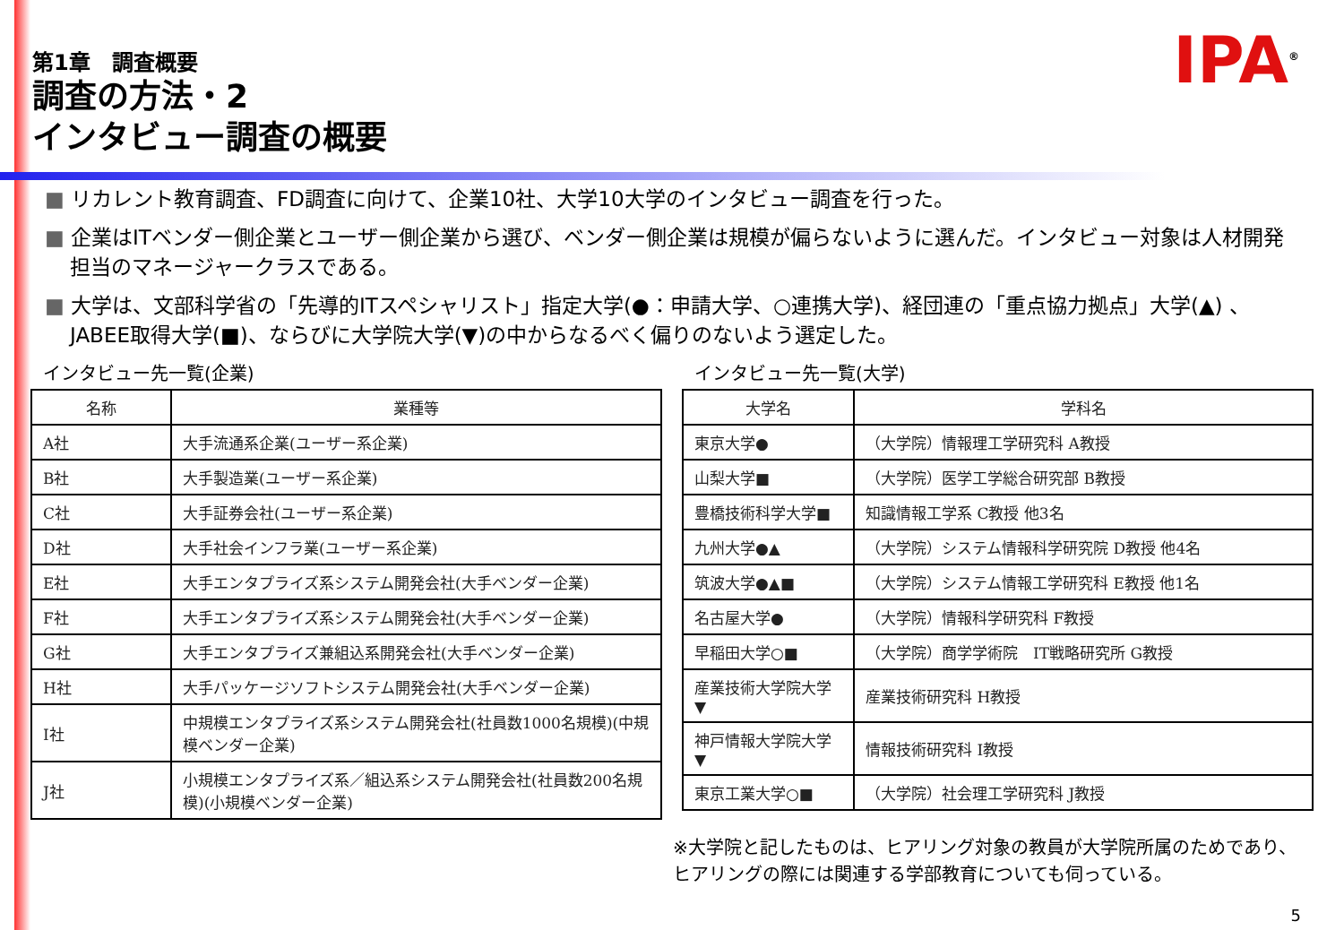第1章　調査概要
調査の方法・2
インタビュー調査の概要
IPA<sup>®</sup>
■ リカレント教育調査、FD調査に向けて、企業10社、大学10大学のインタビュー調査を行った。
■ 企業はITベンダー側企業とユーザー側企業から選び、ベンダー側企業は規模が偏らないように選んだ。インタビュー対象は人材開発担当のマネージャークラスである。
■ 大学は、文部科学省の「先導的ITスペシャリスト」指定大学(●：申請大学、○連携大学)、経団連の「重点協力拠点」大学(▲) 、JABEE取得大学(■)、ならびに大学院大学(▼)の中からなるべく偏りのないよう選定した。
インタビュー先一覧(企業)
| 名称 | 業種等 |
| --- | --- |
| A社 | 大手流通系企業(ユーザー系企業) |
| B社 | 大手製造業(ユーザー系企業) |
| C社 | 大手証券会社(ユーザー系企業) |
| D社 | 大手社会インフラ業(ユーザー系企業) |
| E社 | 大手エンタプライズ系システム開発会社(大手ベンダー企業) |
| F社 | 大手エンタプライズ系システム開発会社(大手ベンダー企業) |
| G社 | 大手エンタプライズ兼組込系開発会社(大手ベンダー企業) |
| H社 | 大手パッケージソフトシステム開発会社(大手ベンダー企業) |
| I社 | 中規模エンタプライズ系システム開発会社(社員数1000名規模)(中規模ベンダー企業) |
| J社 | 小規模エンタプライズ系／組込系システム開発会社(社員数200名規模)(小規模ベンダー企業) |
インタビュー先一覧(大学)
| 大学名 | 学科名 |
| --- | --- |
| 東京大学● | （大学院）情報理工学研究科 A教授 |
| 山梨大学■ | （大学院）医学工学総合研究部 B教授 |
| 豊橋技術科学大学■ | 知識情報工学系 C教授 他3名 |
| 九州大学●▲ | （大学院）システム情報科学研究院 D教授 他4名 |
| 筑波大学●▲■ | （大学院）システム情報工学研究科 E教授 他1名 |
| 名古屋大学● | （大学院）情報科学研究科 F教授 |
| 早稲田大学○■ | （大学院）商学学術院 IT戦略研究所 G教授 |
| 産業技術大学院大学▼ | 産業技術研究科 H教授 |
| 神戸情報大学院大学▼ | 情報技術研究科 I教授 |
| 東京工業大学○■ | （大学院）社会理工学研究科 J教授 |
※大学院と記したものは、ヒアリング対象の教員が大学院所属のためであり、ヒアリングの際には関連する学部教育についても伺っている。
5